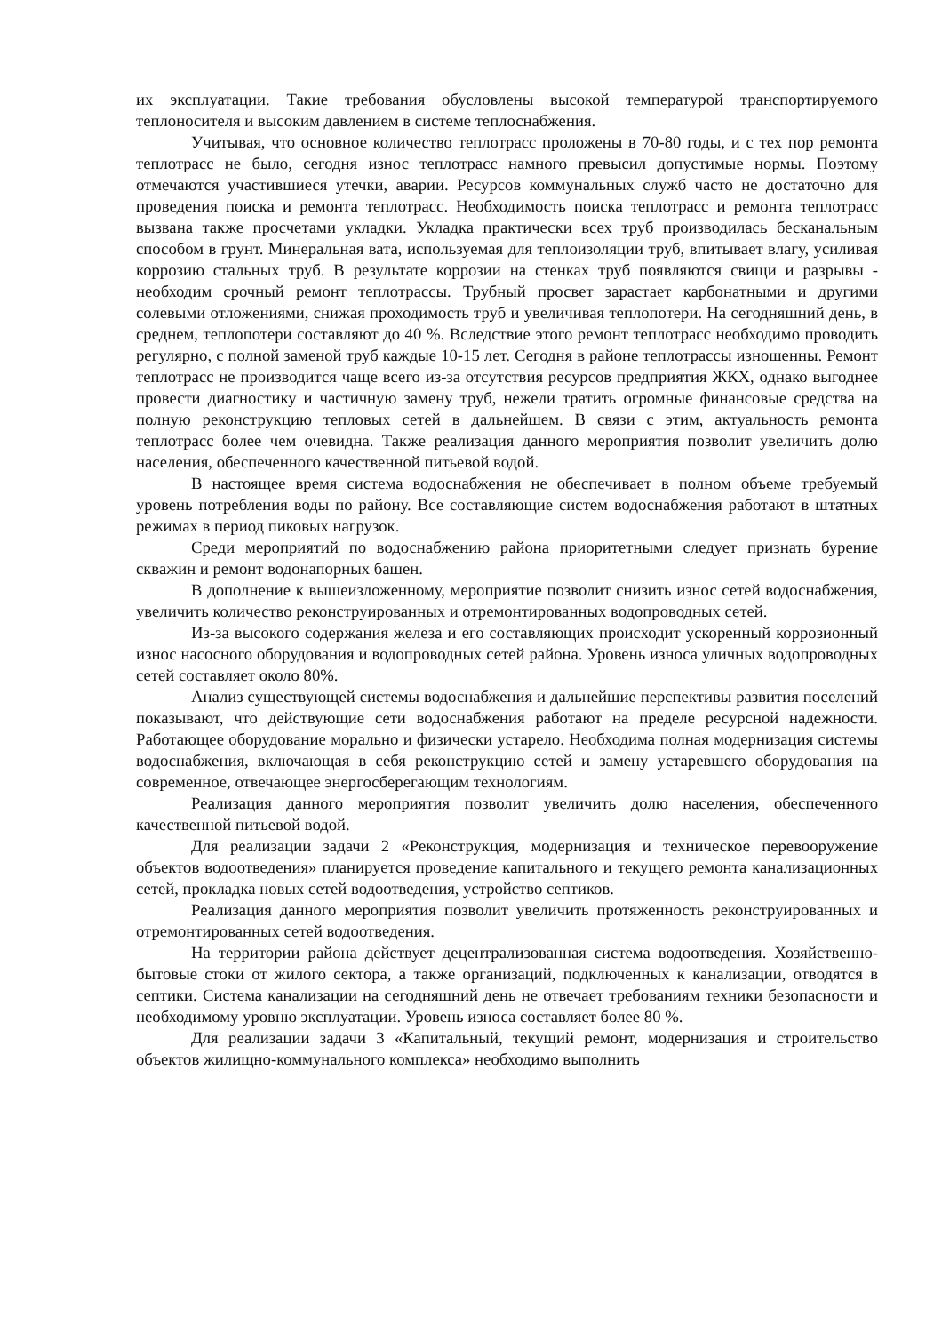их эксплуатации. Такие требования обусловлены высокой температурой транспортируемого теплоносителя и высоким давлением в системе теплоснабжения.
Учитывая, что основное количество теплотрасс проложены в 70-80 годы, и с тех пор ремонта теплотрасс не было, сегодня износ теплотрасс намного превысил допустимые нормы. Поэтому отмечаются участившиеся утечки, аварии. Ресурсов коммунальных служб часто не достаточно для проведения поиска и ремонта теплотрасс. Необходимость поиска теплотрасс и ремонта теплотрасс вызвана также просчетами укладки. Укладка практически всех труб производилась бесканальным способом в грунт. Минеральная вата, используемая для теплоизоляции труб, впитывает влагу, усиливая коррозию стальных труб. В результате коррозии на стенках труб появляются свищи и разрывы - необходим срочный ремонт теплотрассы. Трубный просвет зарастает карбонатными и другими солевыми отложениями, снижая проходимость труб и увеличивая теплопотери. На сегодняшний день, в среднем, теплопотери составляют до 40 %. Вследствие этого ремонт теплотрасс необходимо проводить регулярно, с полной заменой труб каждые 10-15 лет. Сегодня в районе теплотрассы изношенны. Ремонт теплотрасс не производится чаще всего из-за отсутствия ресурсов предприятия ЖКХ, однако выгоднее провести диагностику и частичную замену труб, нежели тратить огромные финансовые средства на полную реконструкцию тепловых сетей в дальнейшем. В связи с этим, актуальность ремонта теплотрасс более чем очевидна. Также реализация данного мероприятия позволит увеличить долю населения, обеспеченного качественной питьевой водой.
В настоящее время система водоснабжения не обеспечивает в полном объеме требуемый уровень потребления воды по району. Все составляющие систем водоснабжения работают в штатных режимах в период пиковых нагрузок.
Среди мероприятий по водоснабжению района приоритетными следует признать бурение скважин и ремонт водонапорных башен.
В дополнение к вышеизложенному, мероприятие позволит снизить износ сетей водоснабжения, увеличить количество реконструированных и отремонтированных водопроводных сетей.
Из-за высокого содержания железа и его составляющих происходит ускоренный коррозионный износ насосного оборудования и водопроводных сетей района. Уровень износа уличных водопроводных сетей составляет около 80%.
Анализ существующей системы водоснабжения и дальнейшие перспективы развития поселений показывают, что действующие сети водоснабжения работают на пределе ресурсной надежности. Работающее оборудование морально и физически устарело. Необходима полная модернизация системы водоснабжения, включающая в себя реконструкцию сетей и замену устаревшего оборудования на современное, отвечающее энергосберегающим технологиям.
Реализация данного мероприятия позволит увеличить долю населения, обеспеченного качественной питьевой водой.
Для реализации задачи 2 «Реконструкция, модернизация и техническое перевооружение объектов водоотведения» планируется проведение капитального и текущего ремонта канализационных сетей, прокладка новых сетей водоотведения, устройство септиков.
Реализация данного мероприятия позволит увеличить протяженность реконструированных и отремонтированных сетей водоотведения.
На территории района действует децентрализованная система водоотведения. Хозяйственно-бытовые стоки от жилого сектора, а также организаций, подключенных к канализации, отводятся в септики. Система канализации на сегодняшний день не отвечает требованиям техники безопасности и необходимому уровню эксплуатации. Уровень износа составляет более 80 %.
Для реализации задачи 3 «Капитальный, текущий ремонт, модернизация и строительство объектов жилищно-коммунального комплекса» необходимо выполнить